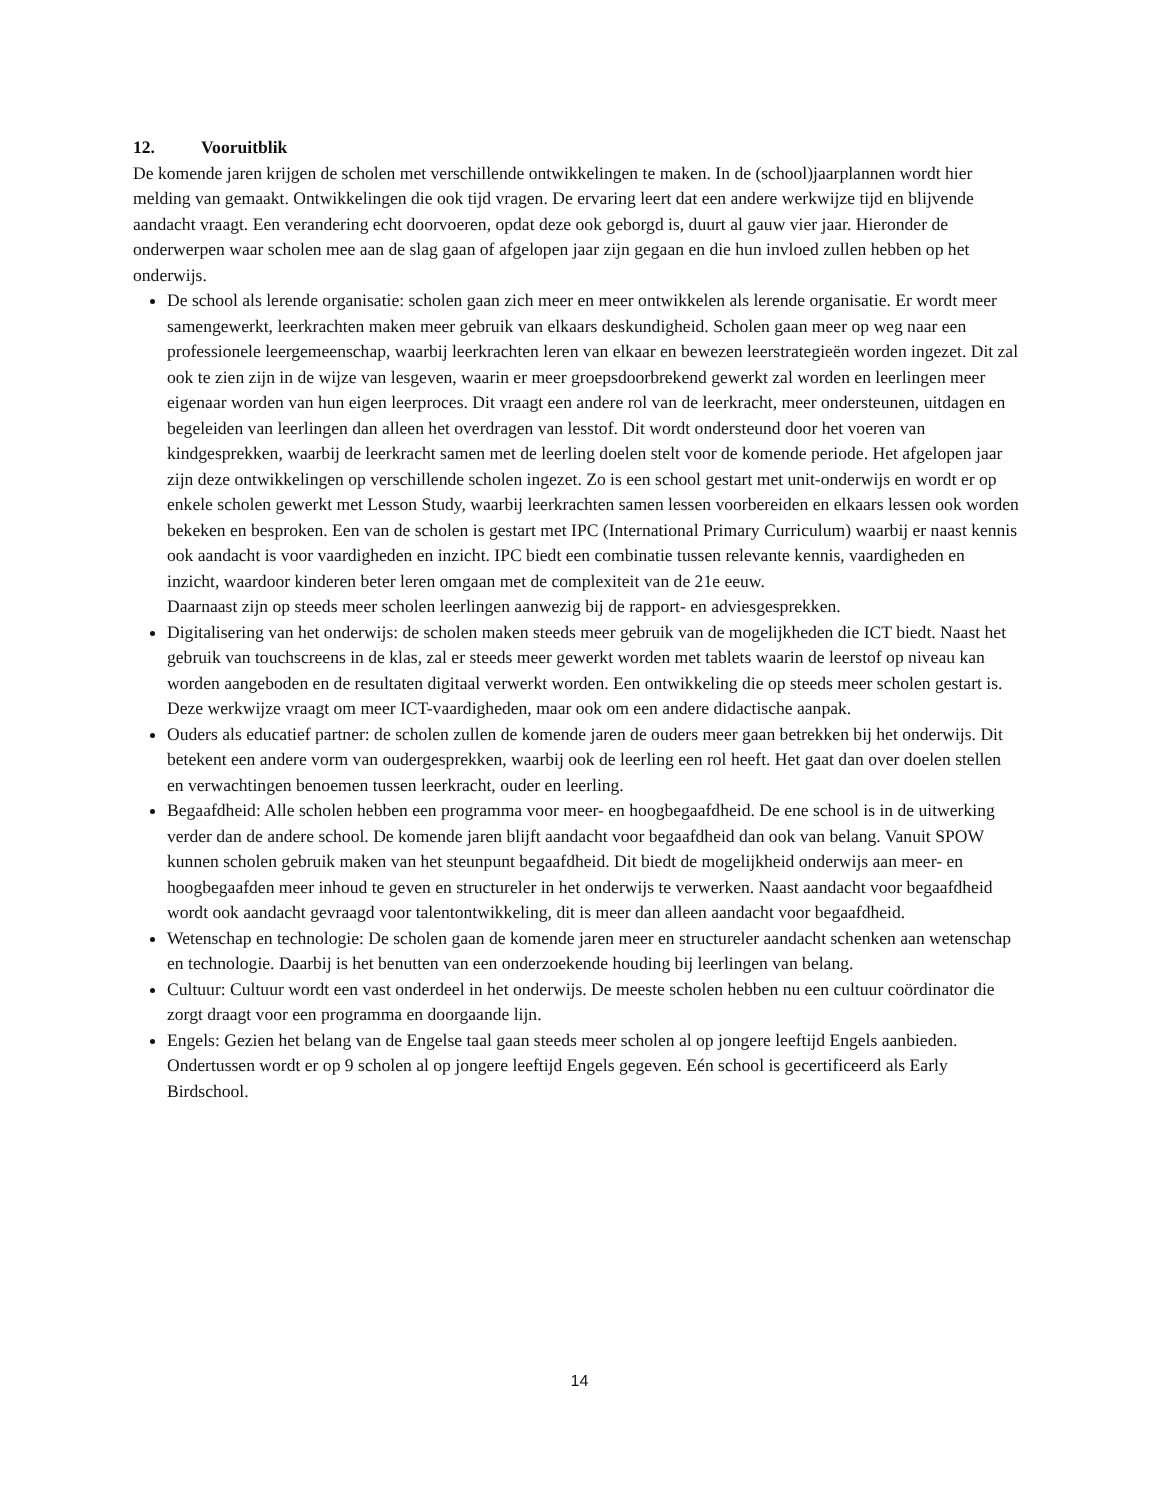12. Vooruitblik
De komende jaren krijgen de scholen met verschillende ontwikkelingen te maken. In de (school)jaarplannen wordt hier melding van gemaakt. Ontwikkelingen die ook tijd vragen. De ervaring leert dat een andere werkwijze tijd en blijvende aandacht vraagt. Een verandering echt doorvoeren, opdat deze ook geborgd is, duurt al gauw vier jaar. Hieronder de onderwerpen waar scholen mee aan de slag gaan of afgelopen jaar zijn gegaan en die hun invloed zullen hebben op het onderwijs.
De school als lerende organisatie: scholen gaan zich meer en meer ontwikkelen als lerende organisatie. Er wordt meer samengewerkt, leerkrachten maken meer gebruik van elkaars deskundigheid. Scholen gaan meer op weg naar een professionele leergemeenschap, waarbij leerkrachten leren van elkaar en bewezen leerstrategieën worden ingezet. Dit zal ook te zien zijn in de wijze van lesgeven, waarin er meer groepsdoorbrekend gewerkt zal worden en leerlingen meer eigenaar worden van hun eigen leerproces. Dit vraagt een andere rol van de leerkracht, meer ondersteunen, uitdagen en begeleiden van leerlingen dan alleen het overdragen van lesstof. Dit wordt ondersteund door het voeren van kindgesprekken, waarbij de leerkracht samen met de leerling doelen stelt voor de komende periode. Het afgelopen jaar zijn deze ontwikkelingen op verschillende scholen ingezet. Zo is een school gestart met unit-onderwijs en wordt er op enkele scholen gewerkt met Lesson Study, waarbij leerkrachten samen lessen voorbereiden en elkaars lessen ook worden bekeken en besproken. Een van de scholen is gestart met IPC (International Primary Curriculum) waarbij er naast kennis ook aandacht is voor vaardigheden en inzicht. IPC biedt een combinatie tussen relevante kennis, vaardigheden en inzicht, waardoor kinderen beter leren omgaan met de complexiteit van de 21e eeuw.
Daarnaast zijn op steeds meer scholen leerlingen aanwezig bij de rapport- en adviesgesprekken.
Digitalisering van het onderwijs: de scholen maken steeds meer gebruik van de mogelijkheden die ICT biedt. Naast het gebruik van touchscreens in de klas, zal er steeds meer gewerkt worden met tablets waarin de leerstof op niveau kan worden aangeboden en de resultaten digitaal verwerkt worden. Een ontwikkeling die op steeds meer scholen gestart is. Deze werkwijze vraagt om meer ICT-vaardigheden, maar ook om een andere didactische aanpak.
Ouders als educatief partner: de scholen zullen de komende jaren de ouders meer gaan betrekken bij het onderwijs. Dit betekent een andere vorm van oudergesprekken, waarbij ook de leerling een rol heeft. Het gaat dan over doelen stellen en verwachtingen benoemen tussen leerkracht, ouder en leerling.
Begaafdheid: Alle scholen hebben een programma voor meer- en hoogbegaafdheid. De ene school is in de uitwerking verder dan de andere school. De komende jaren blijft aandacht voor begaafdheid dan ook van belang. Vanuit SPOW kunnen scholen gebruik maken van het steunpunt begaafdheid. Dit biedt de mogelijkheid onderwijs aan meer- en hoogbegaafden meer inhoud te geven en structureler in het onderwijs te verwerken. Naast aandacht voor begaafdheid wordt ook aandacht gevraagd voor talentontwikkeling, dit is meer dan alleen aandacht voor begaafdheid.
Wetenschap en technologie: De scholen gaan de komende jaren meer en structureler aandacht schenken aan wetenschap en technologie. Daarbij is het benutten van een onderzoekende houding bij leerlingen van belang.
Cultuur: Cultuur wordt een vast onderdeel in het onderwijs. De meeste scholen hebben nu een cultuur coördinator die zorgt draagt voor een programma en doorgaande lijn.
Engels: Gezien het belang van de Engelse taal gaan steeds meer scholen al op jongere leeftijd Engels aanbieden. Ondertussen wordt er op 9 scholen al op jongere leeftijd Engels gegeven. Eén school is gecertificeerd als Early Birdschool.
14